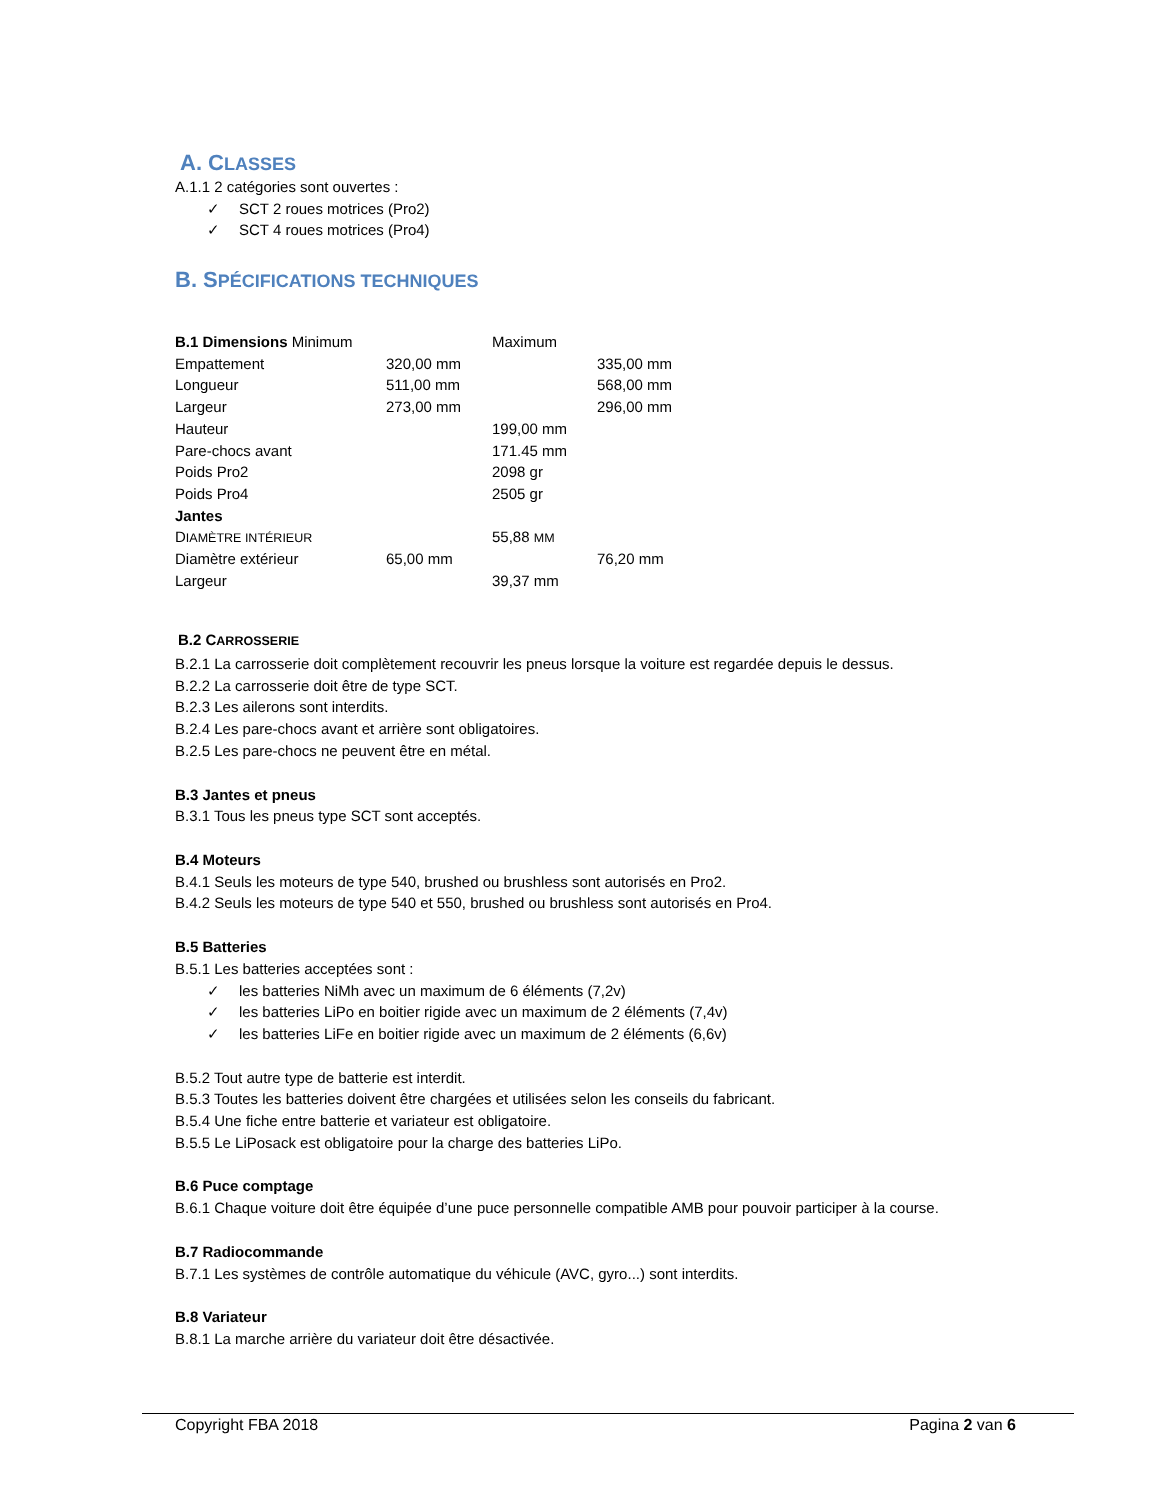A. CLASSES
A.1.1 2 catégories sont ouvertes :
✓ SCT 2 roues motrices (Pro2)
✓ SCT 4 roues motrices (Pro4)
B. SPÉCIFICATIONS TECHNIQUES
| B.1 Dimensions Minimum | | Maximum | |
| Empattement | 320,00 mm | | 335,00 mm |
| Longueur | 511,00 mm | | 568,00 mm |
| Largeur | 273,00 mm | | 296,00 mm |
| Hauteur | | 199,00 mm | |
| Pare-chocs avant | | 171.45 mm | |
| Poids Pro2 | | 2098 gr | |
| Poids Pro4 | | 2505 gr | |
| Jantes | | | |
| D IAMÈTRE INTÉRIEUR | | 55,88 MM | |
| Diamètre extérieur | 65,00 mm | | 76,20 mm |
| Largeur | | 39,37 mm | |
B.2 CARROSSERIE
B.2.1 La carrosserie doit complètement recouvrir les pneus lorsque la voiture est regardée depuis le dessus.
B.2.2 La carrosserie doit être de type SCT.
B.2.3 Les ailerons sont interdits.
B.2.4 Les pare-chocs avant et arrière sont obligatoires.
B.2.5 Les pare-chocs ne peuvent être en métal.
B.3 Jantes et pneus
B.3.1 Tous les pneus type SCT sont acceptés.
B.4 Moteurs
B.4.1 Seuls les moteurs de type 540, brushed ou brushless sont autorisés en Pro2.
B.4.2 Seuls les moteurs de type 540 et 550, brushed ou brushless sont autorisés en Pro4.
B.5 Batteries
B.5.1 Les batteries acceptées sont :
✓ les batteries NiMh avec un maximum de 6 éléments (7,2v)
✓ les batteries LiPo en boitier rigide avec un maximum de 2 éléments (7,4v)
✓ les batteries LiFe en boitier rigide avec un maximum de 2 éléments (6,6v)
B.5.2 Tout autre type de batterie est interdit.
B.5.3 Toutes les batteries doivent être chargées et utilisées selon les conseils du fabricant.
B.5.4 Une fiche entre batterie et variateur est obligatoire.
B.5.5 Le LiPosack est obligatoire pour la charge des batteries LiPo.
B.6 Puce comptage
B.6.1 Chaque voiture doit être équipée d’une puce personnelle compatible AMB pour pouvoir participer à la course.
B.7 Radiocommande
B.7.1 Les systèmes de contrôle automatique du véhicule (AVC, gyro...) sont interdits.
B.8 Variateur
B.8.1 La marche arrière du variateur doit être désactivée.
Copyright FBA 2018 Pagina 2 van 6